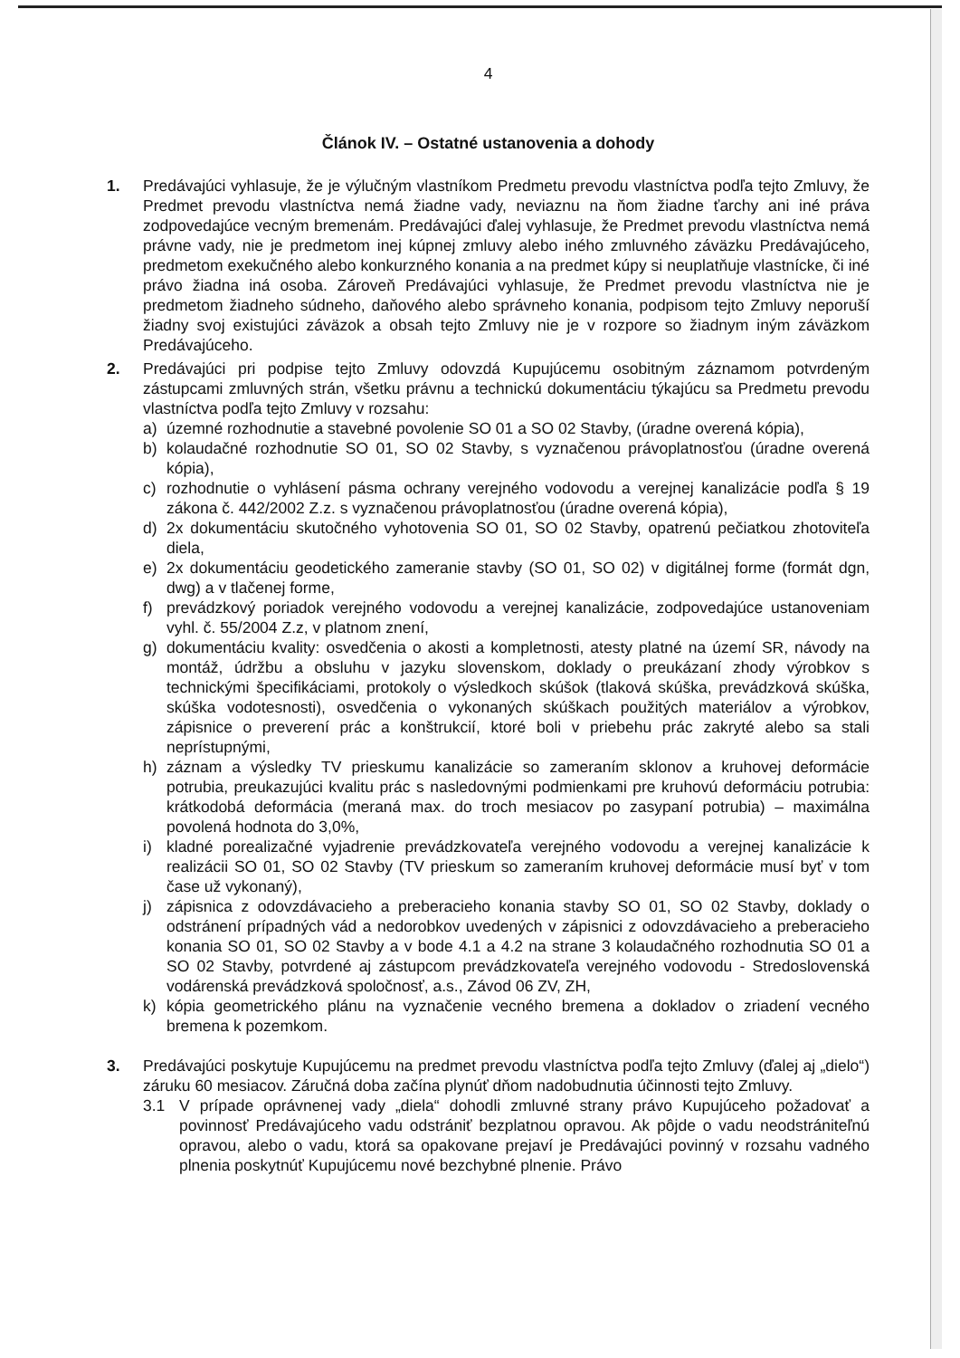4
Článok IV. – Ostatné ustanovenia a dohody
1. Predávajúci vyhlasuje, že je výlučným vlastníkom Predmetu prevodu vlastníctva podľa tejto Zmluvy, že Predmet prevodu vlastníctva nemá žiadne vady, neviaznu na ňom žiadne ťarchy ani iné práva zodpovedajúce vecným bremenám. Predávajúci ďalej vyhlasuje, že Predmet prevodu vlastníctva nemá právne vady, nie je predmetom inej kúpnej zmluvy alebo iného zmluvného záväzku Predávajúceho, predmetom exekučného alebo konkurzného konania a na predmet kúpy si neuplatňuje vlastnícke, či iné právo žiadna iná osoba. Zároveň Predávajúci vyhlasuje, že Predmet prevodu vlastníctva nie je predmetom žiadneho súdneho, daňového alebo správneho konania, podpisom tejto Zmluvy neporuší žiadny svoj existujúci záväzok a obsah tejto Zmluvy nie je v rozpore so žiadnym iným záväzkom Predávajúceho.
2. Predávajúci pri podpise tejto Zmluvy odovzdá Kupujúcemu osobitným záznamom potvrdeným zástupcami zmluvných strán, všetku právnu a technickú dokumentáciu týkajúcu sa Predmetu prevodu vlastníctva podľa tejto Zmluvy v rozsahu:
a) územné rozhodnutie a stavebné povolenie SO 01 a SO 02 Stavby, (úradne overená kópia),
b) kolaudačné rozhodnutie SO 01, SO 02 Stavby, s vyznačenou právoplatnosťou (úradne overená kópia),
c) rozhodnutie o vyhlásení pásma ochrany verejného vodovodu a verejnej kanalizácie podľa § 19 zákona č. 442/2002 Z.z. s vyznačenou právoplatnosťou (úradne overená kópia),
d) 2x dokumentáciu skutočného vyhotovenia SO 01, SO 02 Stavby, opatrenú pečiatkou zhotoviteľa diela,
e) 2x dokumentáciu geodetického zameranie stavby (SO 01, SO 02) v digitálnej forme (formát dgn, dwg) a v tlačenej forme,
f) prevádzkový poriadok verejného vodovodu a verejnej kanalizácie, zodpovedajúce ustanoveniam vyhl. č. 55/2004 Z.z, v platnom znení,
g) dokumentáciu kvality: osvedčenia o akosti a kompletnosti, atesty platné na území SR, návody na montáž, údržbu a obsluhu v jazyku slovenskom, doklady o preukázaní zhody výrobkov s technickými špecifikáciami, protokoly o výsledkoch skúšok (tlaková skúška, prevádzková skúška, skúška vodotesnosti), osvedčenia o vykonaných skúškach použitých materiálov a výrobkov, zápisnice o preverení prác a konštrukcií, ktoré boli v priebehu prác zakryté alebo sa stali neprístupnými,
h) záznam a výsledky TV prieskumu kanalizácie so zameraním sklonov a kruhovej deformácie potrubia, preukazujúci kvalitu prác s nasledovnými podmienkami pre kruhovú deformáciu potrubia: krátkodobá deformácia (meraná max. do troch mesiacov po zasypaní potrubia) – maximálna povolená hodnota do 3,0%,
i) kladné porealizačné vyjadrenie prevádzkovateľa verejného vodovodu a verejnej kanalizácie k realizácii SO 01, SO 02 Stavby (TV prieskum so zameraním kruhovej deformácie musí byť v tom čase už vykonaný),
j) zápisnica z odovzdávacieho a preberacieho konania stavby SO 01, SO 02 Stavby, doklady o odstránení prípadných vád a nedorobkov uvedených v zápisnici z odovzdávacieho a preberacieho konania SO 01, SO 02 Stavby a v bode 4.1 a 4.2 na strane 3 kolaudačného rozhodnutia SO 01 a SO 02 Stavby, potvrdené aj zástupcom prevádzkovateľa verejného vodovodu - Stredoslovenská vodárenská prevádzková spoločnosť, a.s., Závod 06 ZV, ZH,
k) kópia geometrického plánu na vyznačenie vecného bremena a dokladov o zriadení vecného bremena k pozemkom.
3. Predávajúci poskytuje Kupujúcemu na predmet prevodu vlastníctva podľa tejto Zmluvy (ďalej aj „dielo“) záruku 60 mesiacov. Záručná doba začína plynúť dňom nadobudnutia účinnosti tejto Zmluvy.
3.1 V prípade oprávnenej vady „diela“ dohodli zmluvné strany právo Kupujúceho požadovať a povinnosť Predávajúceho vadu odstrániť bezplatnou opravou. Ak pôjde o vadu neodstrániteľnú opravou, alebo o vadu, ktorá sa opakovane prejaví je Predávajúci povinný v rozsahu vadného plnenia poskytnúť Kupujúcemu nové bezchybné plnenie. Právo